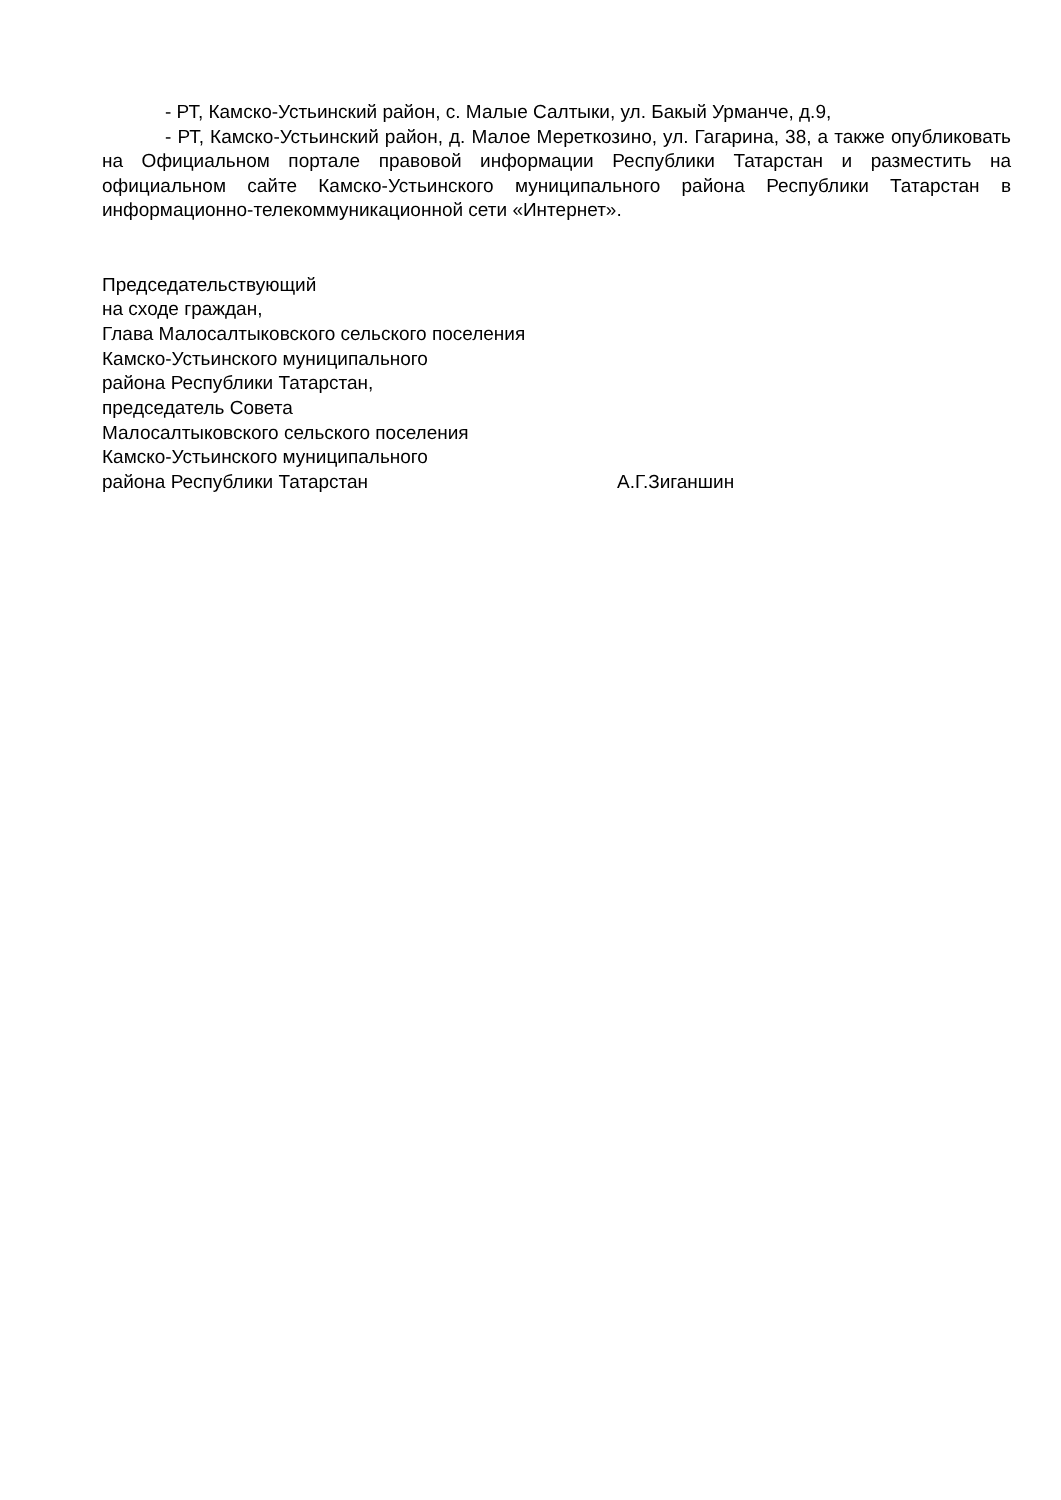- РТ, Камско-Устьинский район, с. Малые Салтыки, ул. Бакый Урманче, д.9,
- РТ, Камско-Устьинский район, д. Малое Мереткозино, ул. Гагарина, 38, а также опубликовать на Официальном портале правовой информации Республики Татарстан и разместить на официальном сайте Камско-Устьинского муниципального района Республики Татарстан в информационно-телекоммуникационной сети «Интернет».
Председательствующий
на сходе граждан,
Глава Малосалтыковского сельского поселения
Камско-Устьинского муниципального
района Республики Татарстан,
председатель Совета
Малосалтыковского сельского поселения
Камско-Устьинского муниципального
района Республики Татарстан А.Г.Зиганшин